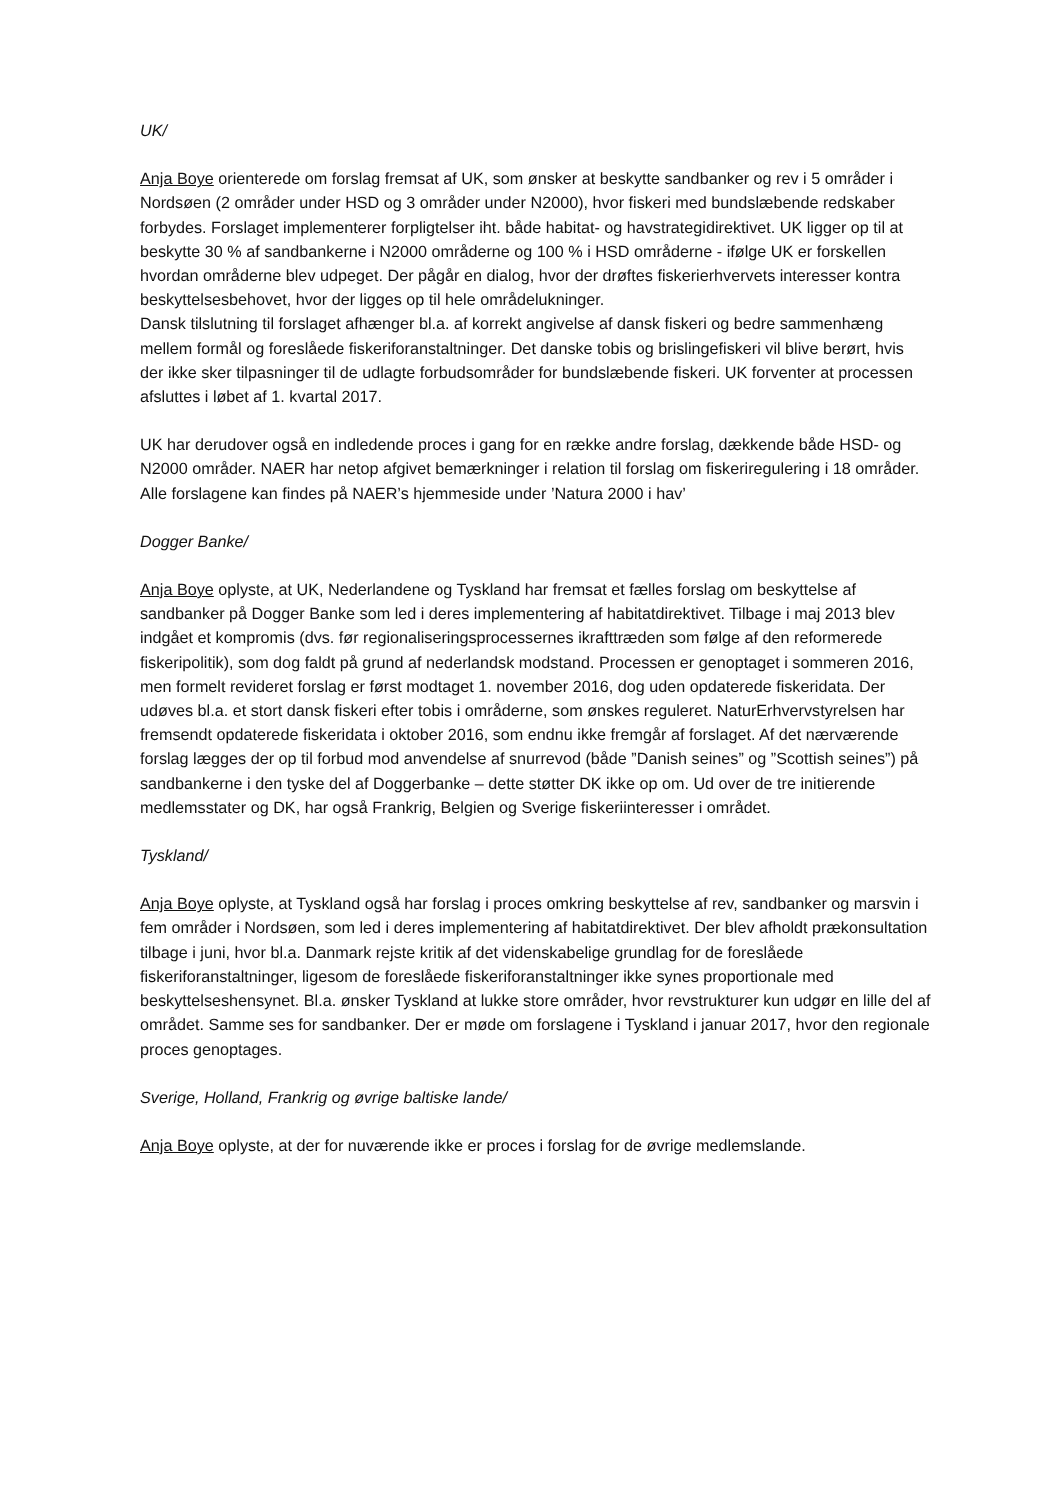UK/
Anja Boye orienterede om forslag fremsat af UK, som ønsker at beskytte sandbanker og rev i 5 områder i Nordsøen (2 områder under HSD og 3 områder under N2000), hvor fiskeri med bundslæbende redskaber forbydes. Forslaget implementerer forpligtelser iht. både habitat- og havstrategidirektivet. UK ligger op til at beskytte 30 % af sandbankerne i N2000 områderne og 100 % i HSD områderne - ifølge UK er forskellen hvordan områderne blev udpeget. Der pågår en dialog, hvor der drøftes fiskerierhvervets interesser kontra beskyttelsesbehovet, hvor der ligges op til hele områdelukninger.
Dansk tilslutning til forslaget afhænger bl.a. af korrekt angivelse af dansk fiskeri og bedre sammenhæng mellem formål og foreslåede fiskeriforanstaltninger. Det danske tobis og brislingefiskeri vil blive berørt, hvis der ikke sker tilpasninger til de udlagte forbudsområder for bundslæbende fiskeri. UK forventer at processen afsluttes i løbet af 1. kvartal 2017.
UK har derudover også en indledende proces i gang for en række andre forslag, dækkende både HSD- og N2000 områder. NAER har netop afgivet bemærkninger i relation til forslag om fiskeriregulering i 18 områder. Alle forslagene kan findes på NAER’s hjemmeside under ’Natura 2000 i hav’
Dogger Banke/
Anja Boye oplyste, at UK, Nederlandene og Tyskland har fremsat et fælles forslag om beskyttelse af sandbanker på Dogger Banke som led i deres implementering af habitatdirektivet. Tilbage i maj 2013 blev indgået et kompromis (dvs. før regionaliseringsprocessernes ikrafttræden som følge af den reformerede fiskeripolitik), som dog faldt på grund af nederlandsk modstand. Processen er genoptaget i sommeren 2016, men formelt revideret forslag er først modtaget 1. november 2016, dog uden opdaterede fiskeridata. Der udøves bl.a. et stort dansk fiskeri efter tobis i områderne, som ønskes reguleret. NaturErhvervstyrelsen har fremsendt opdaterede fiskeridata i oktober 2016, som endnu ikke fremgår af forslaget. Af det nærværende forslag lægges der op til forbud mod anvendelse af snurrevod (både ”Danish seines” og ”Scottish seines”) på sandbankerne i den tyske del af Doggerbanke – dette støtter DK ikke op om. Ud over de tre initierende medlemsstater og DK, har også Frankrig, Belgien og Sverige fiskeriinteresser i området.
Tyskland/
Anja Boye oplyste, at Tyskland også har forslag i proces omkring beskyttelse af rev, sandbanker og marsvin i fem områder i Nordsøen, som led i deres implementering af habitatdirektivet. Der blev afholdt prækonsultation tilbage i juni, hvor bl.a. Danmark rejste kritik af det videnskabelige grundlag for de foreslåede fiskeriforanstaltninger, ligesom de foreslåede fiskeriforanstaltninger ikke synes proportionale med beskyttelseshensynet. Bl.a. ønsker Tyskland at lukke store områder, hvor revstrukturer kun udgør en lille del af området. Samme ses for sandbanker. Der er møde om forslagene i Tyskland i januar 2017, hvor den regionale proces genoptages.
Sverige, Holland, Frankrig og øvrige baltiske lande/
Anja Boye oplyste, at der for nuværende ikke er proces i forslag for de øvrige medlemslande.